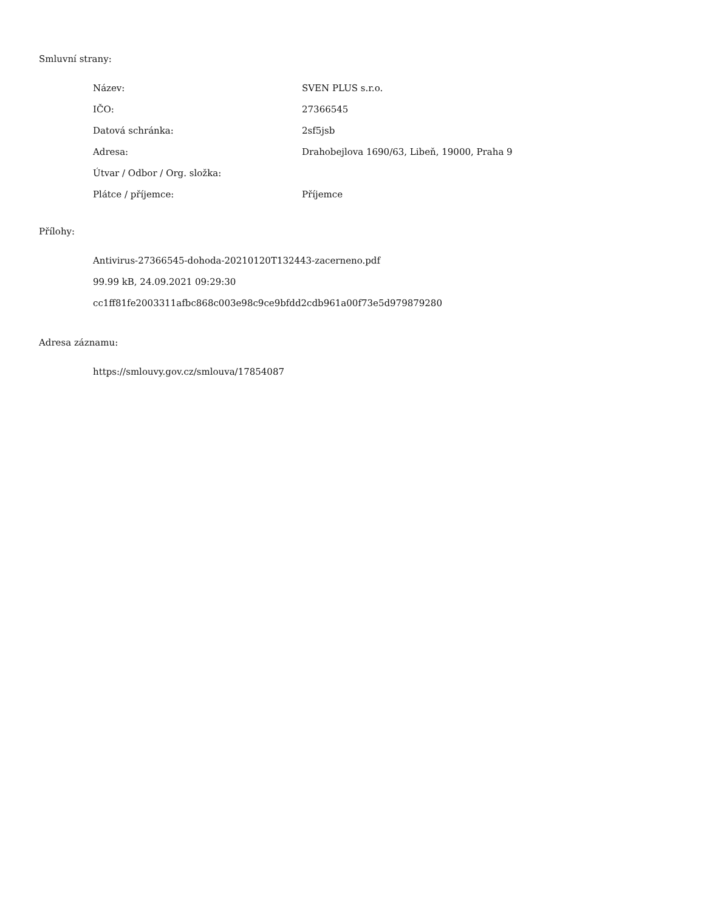Smluvní strany:
| Název: | SVEN PLUS s.r.o. |
| IČO: | 27366545 |
| Datová schránka: | 2sf5jsb |
| Adresa: | Drahobejlova 1690/63, Libeň, 19000, Praha 9 |
| Útvar / Odbor / Org. složka: | |
| Plátce / příjemce: | Příjemce |
Přílohy:
Antivirus-27366545-dohoda-20210120T132443-zacerneno.pdf
99.99 kB, 24.09.2021 09:29:30
cc1ff81fe2003311afbc868c003e98c9ce9bfdd2cdb961a00f73e5d979879280
Adresa záznamu:
https://smlouvy.gov.cz/smlouva/17854087